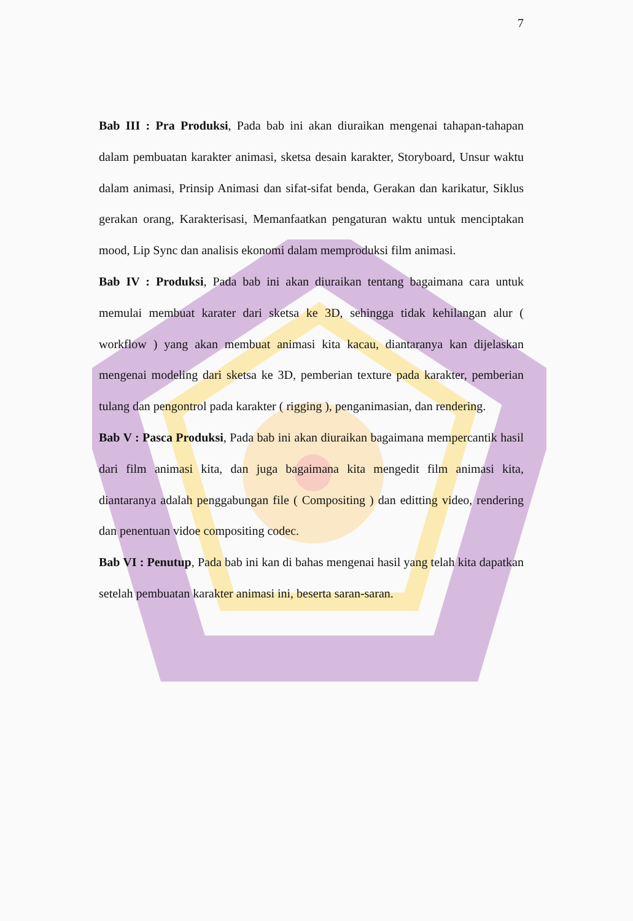7
Bab III : Pra Produksi, Pada bab ini akan diuraikan mengenai tahapan-tahapan dalam pembuatan karakter animasi, sketsa desain karakter, Storyboard, Unsur waktu dalam animasi, Prinsip Animasi dan sifat-sifat benda, Gerakan dan karikatur, Siklus gerakan orang, Karakterisasi, Memanfaatkan pengaturan waktu untuk menciptakan mood, Lip Sync dan analisis ekonomi dalam memproduksi film animasi.
Bab IV : Produksi, Pada bab ini akan diuraikan tentang bagaimana cara untuk memulai membuat karater dari sketsa ke 3D, sehingga tidak kehilangan alur ( workflow ) yang akan membuat animasi kita kacau, diantaranya kan dijelaskan mengenai modeling dari sketsa ke 3D, pemberian texture pada karakter, pemberian tulang dan pengontrol pada karakter ( rigging ), penganimasian, dan rendering.
Bab V : Pasca Produksi, Pada bab ini akan diuraikan bagaimana mempercantik hasil dari film animasi kita, dan juga bagaimana kita mengedit film animasi kita, diantaranya adalah penggabungan file ( Compositing ) dan editting video, rendering dan penentuan vidoe compositing codec.
Bab VI : Penutup, Pada bab ini kan di bahas mengenai hasil yang telah kita dapatkan setelah pembuatan karakter animasi ini, beserta saran-saran.